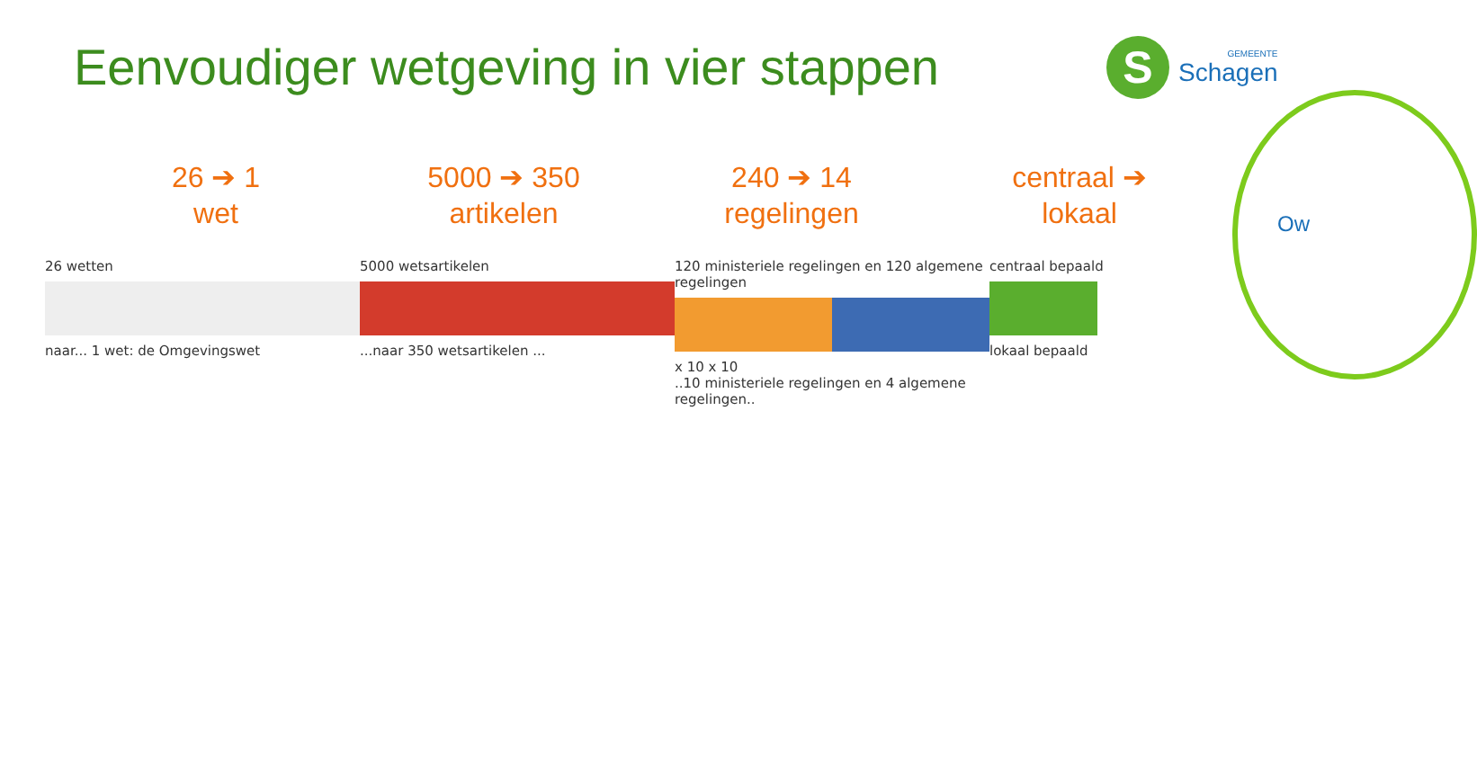Eenvoudiger wetgeving in vier stappen
S
GEMEENTE
Schagen
Ow
26 ➔ 1
wet
5000 ➔ 350
artikelen
240 ➔ 14
regelingen
centraal ➔
lokaal
26 wetten
naar... 1 wet: de Omgevingswet
5000 wetsartikelen
...naar 350 wetsartikelen ...
120 ministeriele regelingen en 120 algemene regelingen
x 10 x 10
..10 ministeriele regelingen en 4 algemene regelingen..
centraal bepaald
lokaal bepaald